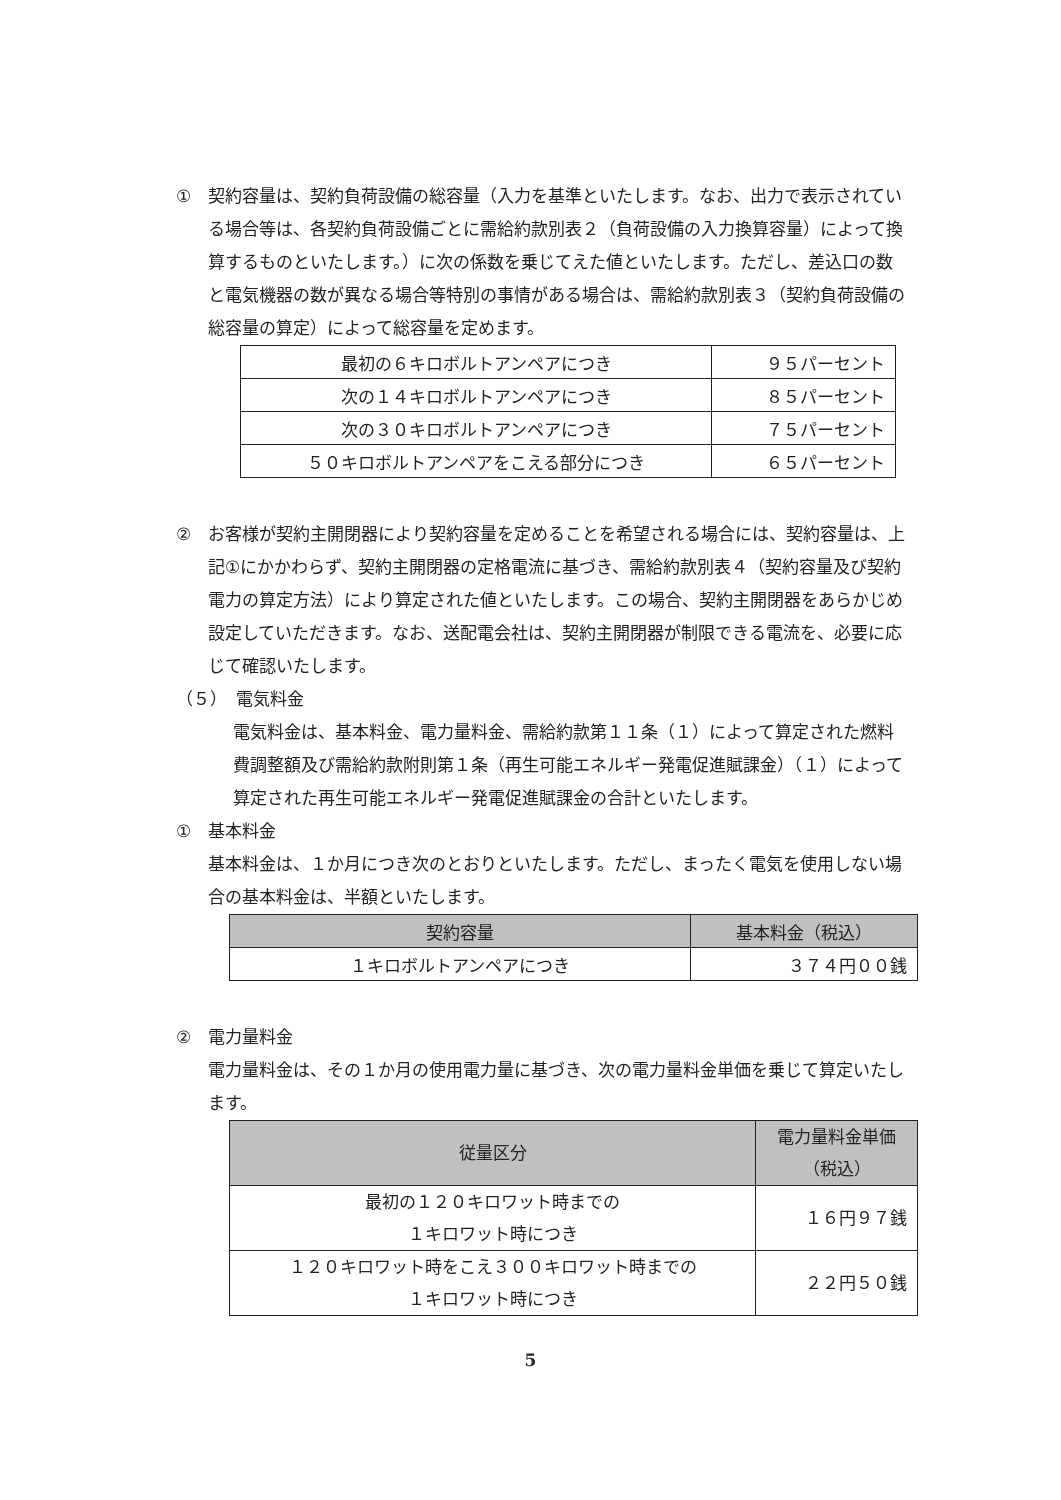①　契約容量は、契約負荷設備の総容量（入力を基準といたします。なお、出力で表示されている場合等は、各契約負荷設備ごとに需給約款別表２（負荷設備の入力換算容量）によって換算するものといたします。）に次の係数を乗じてえた値といたします。ただし、差込口の数と電気機器の数が異なる場合等特別の事情がある場合は、需給約款別表３（契約負荷設備の総容量の算定）によって総容量を定めます。
| 最初の６キロボルトアンペアにつき | ９５パーセント |
| 次の１４キロボルトアンペアにつき | ８５パーセント |
| 次の３０キロボルトアンペアにつき | ７５パーセント |
| ５０キロボルトアンペアをこえる部分につき | ６５パーセント |
②　お客様が契約主開閉器により契約容量を定めることを希望される場合には、契約容量は、上記①にかかわらず、契約主開閉器の定格電流に基づき、需給約款別表４（契約容量及び契約電力の算定方法）により算定された値といたします。この場合、契約主開閉器をあらかじめ設定していただきます。なお、送配電会社は、契約主開閉器が制限できる電流を、必要に応じて確認いたします。
（５）　電気料金
電気料金は、基本料金、電力量料金、需給約款第１１条（１）によって算定された燃料費調整額及び需給約款附則第１条（再生可能エネルギー発電促進賦課金）（１）によって算定された再生可能エネルギー発電促進賦課金の合計といたします。
①　基本料金
基本料金は、１か月につき次のとおりといたします。ただし、まったく電気を使用しない場合の基本料金は、半額といたします。
| 契約容量 | 基本料金（税込） |
| --- | --- |
| １キロボルトアンペアにつき | ３７４円００銭 |
②　電力量料金
電力量料金は、その１か月の使用電力量に基づき、次の電力量料金単価を乗じて算定いたします。
| 従量区分 | 電力量料金単価 （税込） |
| --- | --- |
| 最初の１２０キロワット時までの １キロワット時につき | １６円９７銭 |
| １２０キロワット時をこえ３００キロワット時までの １キロワット時につき | ２２円５０銭 |
5